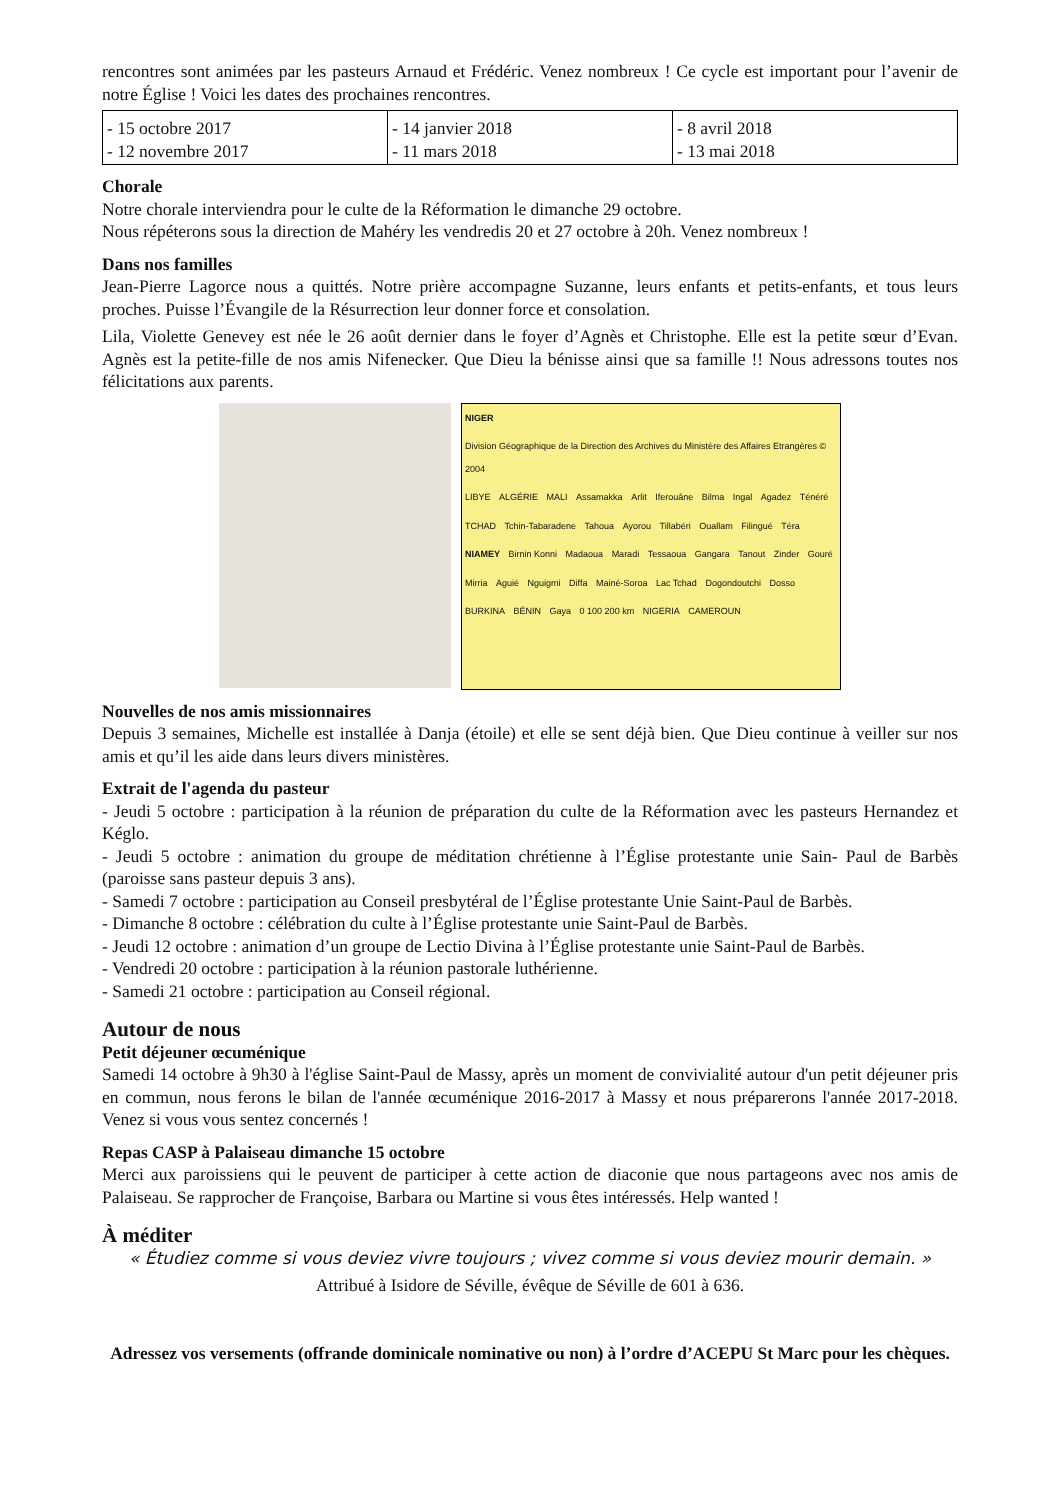rencontres sont animées par les pasteurs Arnaud et Frédéric. Venez nombreux ! Ce cycle est important pour l’avenir de notre Église ! Voici les dates des prochaines rencontres.
| - 15 octobre 2017 - 12 novembre 2017 | - 14 janvier 2018 - 11 mars 2018 | - 8 avril 2018 - 13 mai 2018 |
Chorale
Notre chorale interviendra pour le culte de la Réformation le dimanche 29 octobre.
Nous répéterons sous la direction de Mahéry les vendredis 20 et 27 octobre à 20h. Venez nombreux !
Dans nos familles
Jean-Pierre Lagorce nous a quittés. Notre prière accompagne Suzanne, leurs enfants et petits-enfants, et tous leurs proches. Puisse l’Évangile de la Résurrection leur donner force et consolation.
Lila, Violette Genevey est née le 26 août dernier dans le foyer d’Agnès et Christophe. Elle est la petite sœur d’Evan. Agnès est la petite-fille de nos amis Nifenecker. Que Dieu la bénisse ainsi que sa famille !! Nous adressons toutes nos félicitations aux parents.
NIGER Division Géographique de la Direction des Archives du Ministère des Affaires Etrangères © 2004 LIBYE ALGÉRIE MALI Assamakka Arlit Iferouâne Bilma Ingal Agadez Ténéré TCHAD Tchin-Tabaradene Tahoua Ayorou Tillabéri Ouallam Filingué Téra NIAMEY Birnin Konni Madaoua Maradi Tessaoua Gangara Tanout Zinder Gouré Mirria Aguié Nguigmi Diffa Mainé-Soroa Lac Tchad Dogondoutchi Dosso BURKINA BÉNIN Gaya 0 100 200 km NIGERIA CAMEROUN
Nouvelles de nos amis missionnaires
Depuis 3 semaines, Michelle est installée à Danja (étoile) et elle se sent déjà bien. Que Dieu continue à veiller sur nos amis et qu’il les aide dans leurs divers ministères.
Extrait de l'agenda du pasteur
- Jeudi 5 octobre : participation à la réunion de préparation du culte de la Réformation avec les pasteurs Hernandez et Kéglo.
- Jeudi 5 octobre : animation du groupe de méditation chrétienne à l’Église protestante unie Sain- Paul de Barbès (paroisse sans pasteur depuis 3 ans).
- Samedi 7 octobre : participation au Conseil presbytéral de l’Église protestante Unie Saint-Paul de Barbès.
- Dimanche 8 octobre : célébration du culte à l’Église protestante unie Saint-Paul de Barbès.
- Jeudi 12 octobre : animation d’un groupe de Lectio Divina à l’Église protestante unie Saint-Paul de Barbès.
- Vendredi 20 octobre : participation à la réunion pastorale luthérienne.
- Samedi 21 octobre : participation au Conseil régional.
Autour de nous
Petit déjeuner œcuménique
Samedi 14 octobre à 9h30 à l'église Saint-Paul de Massy, après un moment de convivialité autour d'un petit déjeuner pris en commun, nous ferons le bilan de l'année œcuménique 2016-2017 à Massy et nous préparerons l'année 2017-2018. Venez si vous vous sentez concernés !
Repas CASP à Palaiseau dimanche 15 octobre
Merci aux paroissiens qui le peuvent de participer à cette action de diaconie que nous partageons avec nos amis de Palaiseau. Se rapprocher de Françoise, Barbara ou Martine si vous êtes intéressés. Help wanted !
À méditer
« Étudiez comme si vous deviez vivre toujours ; vivez comme si vous deviez mourir demain. »
Attribué à Isidore de Séville, évêque de Séville de 601 à 636.
Adressez vos versements (offrande dominicale nominative ou non) à l’ordre d’ACEPU St Marc pour les chèques.